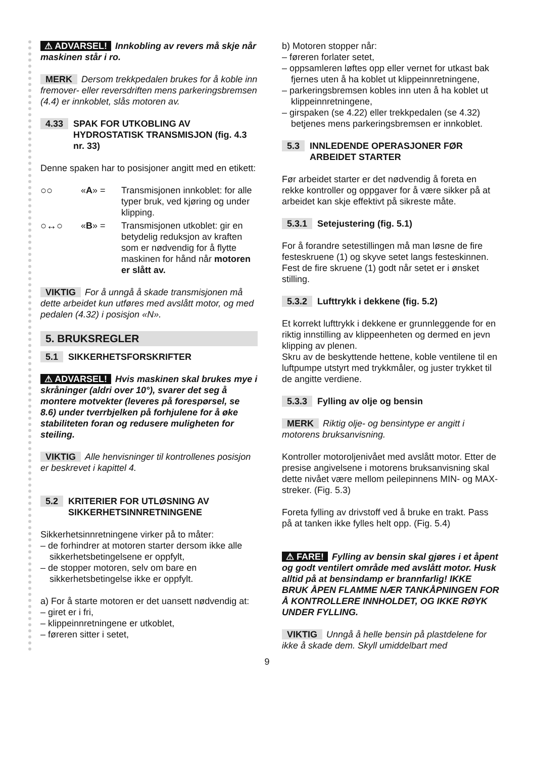⚠ ADVARSEL! Innkobling av revers må skje når maskinen står i ro.
MERK Dersom trekkpedalen brukes for å koble inn fremover- eller reversdriften mens parkeringsbremsen (4.4) er innkoblet, slås motoren av.
4.33 SPAK FOR UTKOBLING AV HYDROSTATISK TRANSMISJON (fig. 4.3 nr. 33)
Denne spaken har to posisjoner angitt med en etikett:
○○ «A» = Transmisjonen innkoblet: for alle typer bruk, ved kjøring og under klipping.
○↔○ «B» = Transmisjonen utkoblet: gir en betydelig reduksjon av kraften som er nødvendig for å flytte maskinen for hånd når motoren er slått av.
VIKTIG For å unngå å skade transmisjonen må dette arbeidet kun utføres med avslått motor, og med pedalen (4.32) i posisjon «N».
5. BRUKSREGLER
5.1 SIKKERHETSFORSKRIFTER
⚠ ADVARSEL! Hvis maskinen skal brukes mye i skråninger (aldri over 10°), svarer det seg å montere motvekter (leveres på forespørsel, se 8.6) under tverrbjelken på forhjulene for å øke stabiliteten foran og redusere muligheten for steiling.
VIKTIG Alle henvisninger til kontrollenes posisjon er beskrevet i kapittel 4.
5.2 KRITERIER FOR UTLØSNING AV SIKKERHETSINNRETNINGENE
Sikkerhetsinnretningene virker på to måter:
– de forhindrer at motoren starter dersom ikke alle sikkerhetsbetingelsene er oppfylt,
– de stopper motoren, selv om bare en sikkerhetsbetingelse ikke er oppfylt.
a) For å starte motoren er det uansett nødvendig at:
– giret er i fri,
– klippeinnretningene er utkoblet,
– føreren sitter i setet,
b) Motoren stopper når:
– føreren forlater setet,
– oppsamleren løftes opp eller vernet for utkast bak fjernes uten å ha koblet ut klippeinnretningene,
– parkeringsbremsen kobles inn uten å ha koblet ut klippeinnretningene,
– girspaken (se 4.22) eller trekkpedalen (se 4.32) betjenes mens parkeringsbremsen er innkoblet.
5.3 INNLEDENDE OPERASJONER FØR ARBEIDET STARTER
Før arbeidet starter er det nødvendig å foreta en rekke kontroller og oppgaver for å være sikker på at arbeidet kan skje effektivt på sikreste måte.
5.3.1 Setejustering (fig. 5.1)
For å forandre setestillingen må man løsne de fire festeskruene (1) og skyve setet langs festeskinnen.
Fest de fire skruene (1) godt når setet er i ønsket stilling.
5.3.2 Lufttrykk i dekkene (fig. 5.2)
Et korrekt lufttrykk i dekkene er grunnleggende for en riktig innstilling av klippeenheten og dermed en jevn klipping av plenen.
Skru av de beskyttende hettene, koble ventilene til en luftpumpe utstyrt med trykkmåler, og juster trykket til de angitte verdiene.
5.3.3 Fylling av olje og bensin
MERK Riktig olje- og bensintype er angitt i motorens bruksanvisning.
Kontroller motoroljenivået med avslått motor. Etter de presise angivelsene i motorens bruksanvisning skal dette nivået være mellom peilepinnens MIN- og MAX-streker. (Fig. 5.3)
Foreta fylling av drivstoff ved å bruke en trakt. Pass på at tanken ikke fylles helt opp. (Fig. 5.4)
⚠ FARE! Fylling av bensin skal gjøres i et åpent og godt ventilert område med avslått motor. Husk alltid på at bensindamp er brannfarlig! IKKE BRUK ÅPEN FLAMME NÆR TANKÅPNINGEN FOR Å KONTROLLERE INNHOLDET, OG IKKE RØYK UNDER FYLLING.
VIKTIG Unngå å helle bensin på plastdelene for ikke å skade dem. Skyll umiddelbart med
9